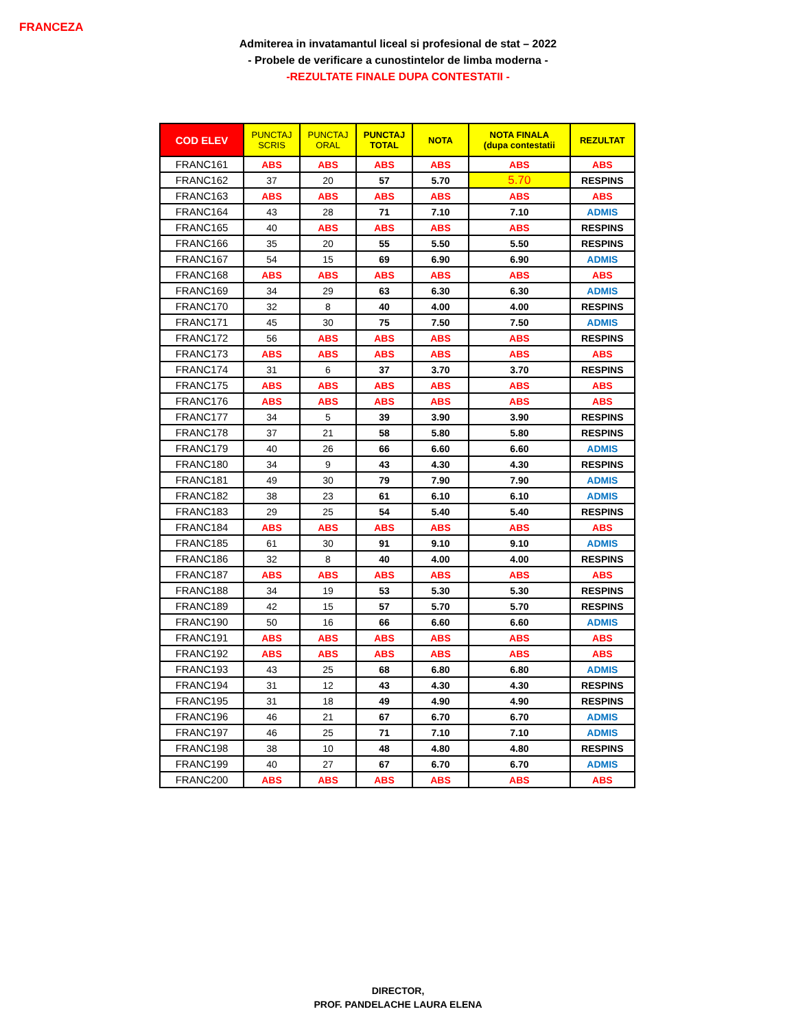FRANCEZA
Admiterea in invatamantul liceal si profesional de stat – 2022
- Probele de verificare a cunostintelor de limba moderna -
-REZULTATE FINALE DUPA CONTESTATII -
| COD ELEV | PUNCTAJ SCRIS | PUNCTAJ ORAL | PUNCTAJ TOTAL | NOTA | NOTA FINALA (dupa contestatii | REZULTAT |
| --- | --- | --- | --- | --- | --- | --- |
| FRANC161 | ABS | ABS | ABS | ABS | ABS | ABS |
| FRANC162 | 37 | 20 | 57 | 5.70 | 5.70 | RESPINS |
| FRANC163 | ABS | ABS | ABS | ABS | ABS | ABS |
| FRANC164 | 43 | 28 | 71 | 7.10 | 7.10 | ADMIS |
| FRANC165 | 40 | ABS | ABS | ABS | ABS | RESPINS |
| FRANC166 | 35 | 20 | 55 | 5.50 | 5.50 | RESPINS |
| FRANC167 | 54 | 15 | 69 | 6.90 | 6.90 | ADMIS |
| FRANC168 | ABS | ABS | ABS | ABS | ABS | ABS |
| FRANC169 | 34 | 29 | 63 | 6.30 | 6.30 | ADMIS |
| FRANC170 | 32 | 8 | 40 | 4.00 | 4.00 | RESPINS |
| FRANC171 | 45 | 30 | 75 | 7.50 | 7.50 | ADMIS |
| FRANC172 | 56 | ABS | ABS | ABS | ABS | RESPINS |
| FRANC173 | ABS | ABS | ABS | ABS | ABS | ABS |
| FRANC174 | 31 | 6 | 37 | 3.70 | 3.70 | RESPINS |
| FRANC175 | ABS | ABS | ABS | ABS | ABS | ABS |
| FRANC176 | ABS | ABS | ABS | ABS | ABS | ABS |
| FRANC177 | 34 | 5 | 39 | 3.90 | 3.90 | RESPINS |
| FRANC178 | 37 | 21 | 58 | 5.80 | 5.80 | RESPINS |
| FRANC179 | 40 | 26 | 66 | 6.60 | 6.60 | ADMIS |
| FRANC180 | 34 | 9 | 43 | 4.30 | 4.30 | RESPINS |
| FRANC181 | 49 | 30 | 79 | 7.90 | 7.90 | ADMIS |
| FRANC182 | 38 | 23 | 61 | 6.10 | 6.10 | ADMIS |
| FRANC183 | 29 | 25 | 54 | 5.40 | 5.40 | RESPINS |
| FRANC184 | ABS | ABS | ABS | ABS | ABS | ABS |
| FRANC185 | 61 | 30 | 91 | 9.10 | 9.10 | ADMIS |
| FRANC186 | 32 | 8 | 40 | 4.00 | 4.00 | RESPINS |
| FRANC187 | ABS | ABS | ABS | ABS | ABS | ABS |
| FRANC188 | 34 | 19 | 53 | 5.30 | 5.30 | RESPINS |
| FRANC189 | 42 | 15 | 57 | 5.70 | 5.70 | RESPINS |
| FRANC190 | 50 | 16 | 66 | 6.60 | 6.60 | ADMIS |
| FRANC191 | ABS | ABS | ABS | ABS | ABS | ABS |
| FRANC192 | ABS | ABS | ABS | ABS | ABS | ABS |
| FRANC193 | 43 | 25 | 68 | 6.80 | 6.80 | ADMIS |
| FRANC194 | 31 | 12 | 43 | 4.30 | 4.30 | RESPINS |
| FRANC195 | 31 | 18 | 49 | 4.90 | 4.90 | RESPINS |
| FRANC196 | 46 | 21 | 67 | 6.70 | 6.70 | ADMIS |
| FRANC197 | 46 | 25 | 71 | 7.10 | 7.10 | ADMIS |
| FRANC198 | 38 | 10 | 48 | 4.80 | 4.80 | RESPINS |
| FRANC199 | 40 | 27 | 67 | 6.70 | 6.70 | ADMIS |
| FRANC200 | ABS | ABS | ABS | ABS | ABS | ABS |
DIRECTOR,
PROF. PANDELACHE LAURA ELENA